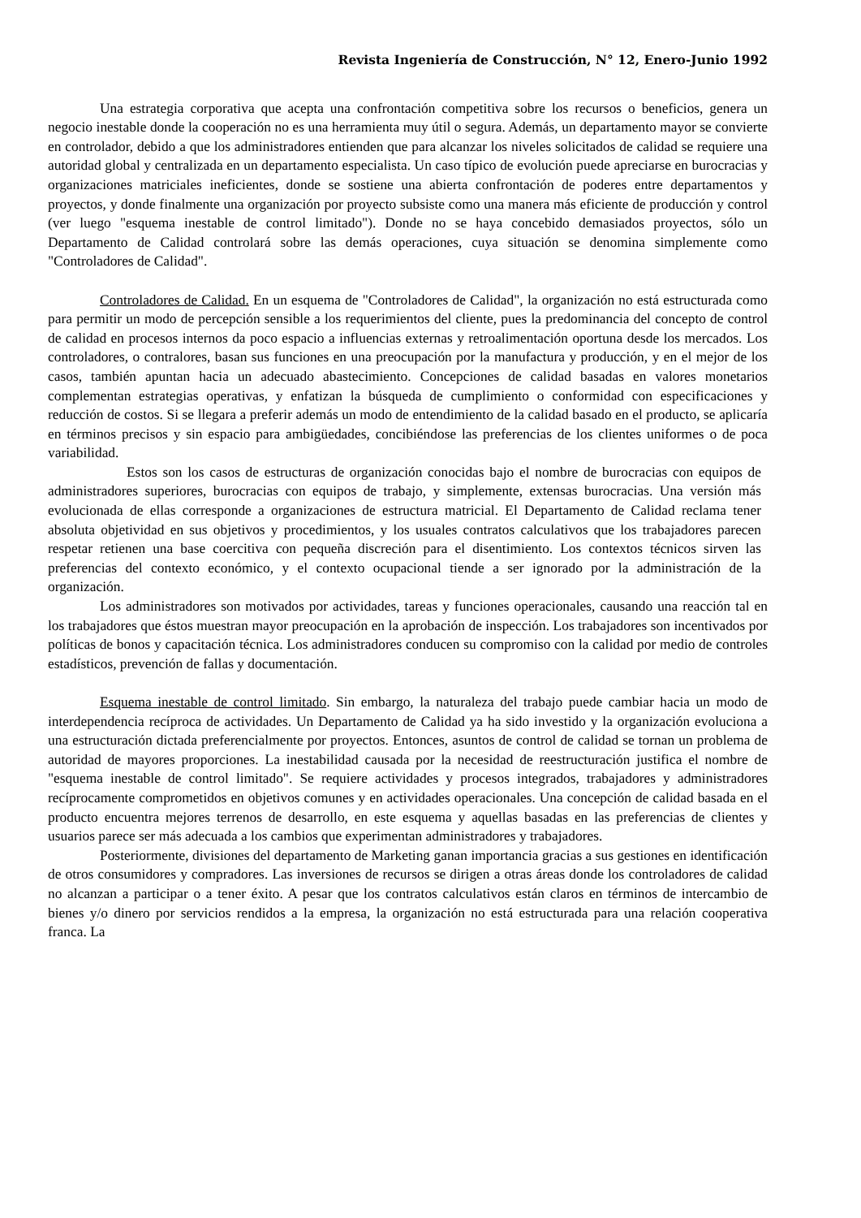Revista Ingeniería de Construcción, N° 12, Enero-Junio 1992
Una estrategia corporativa que acepta una confrontación competitiva sobre los recursos o beneficios, genera un negocio inestable donde la cooperación no es una herramienta muy útil o segura. Además, un departamento mayor se convierte en controlador, debido a que los administradores entienden que para alcanzar los niveles solicitados de calidad se requiere una autoridad global y centralizada en un departamento especialista. Un caso típico de evolución puede apreciarse en burocracias y organizaciones matriciales ineficientes, donde se sostiene una abierta confrontación de poderes entre departamentos y proyectos, y donde finalmente una organización por proyecto subsiste como una manera más eficiente de producción y control (ver luego "esquema inestable de control limitado"). Donde no se haya concebido demasiados proyectos, sólo un Departamento de Calidad controlará sobre las demás operaciones, cuya situación se denomina simplemente como "Controladores de Calidad".
Controladores de Calidad. En un esquema de "Controladores de Calidad", la organización no está estructurada como para permitir un modo de percepción sensible a los requerimientos del cliente, pues la predominancia del concepto de control de calidad en procesos internos da poco espacio a influencias externas y retroalimentación oportuna desde los mercados. Los controladores, o contralores, basan sus funciones en una preocupación por la manufactura y producción, y en el mejor de los casos, también apuntan hacia un adecuado abastecimiento. Concepciones de calidad basadas en valores monetarios complementan estrategias operativas, y enfatizan la búsqueda de cumplimiento o conformidad con especificaciones y reducción de costos. Si se llegara a preferir además un modo de entendimiento de la calidad basado en el producto, se aplicaría en términos precisos y sin espacio para ambigüedades, concibiéndose las preferencias de los clientes uniformes o de poca variabilidad.
Estos son los casos de estructuras de organización conocidas bajo el nombre de burocracias con equipos de administradores superiores, burocracias con equipos de trabajo, y simplemente, extensas burocracias. Una versión más evolucionada de ellas corresponde a organizaciones de estructura matricial. El Departamento de Calidad reclama tener absoluta objetividad en sus objetivos y procedimientos, y los usuales contratos calculativos que los trabajadores parecen respetar retienen una base coercitiva con pequeña discreción para el disentimiento. Los contextos técnicos sirven las preferencias del contexto económico, y el contexto ocupacional tiende a ser ignorado por la administración de la organización.
Los administradores son motivados por actividades, tareas y funciones operacionales, causando una reacción tal en los trabajadores que éstos muestran mayor preocupación en la aprobación de inspección. Los trabajadores son incentivados por políticas de bonos y capacitación técnica. Los administradores conducen su compromiso con la calidad por medio de controles estadísticos, prevención de fallas y documentación.
Esquema inestable de control limitado. Sin embargo, la naturaleza del trabajo puede cambiar hacia un modo de interdependencia recíproca de actividades. Un Departamento de Calidad ya ha sido investido y la organización evoluciona a una estructuración dictada preferencialmente por proyectos. Entonces, asuntos de control de calidad se tornan un problema de autoridad de mayores proporciones. La inestabilidad causada por la necesidad de reestructuración justifica el nombre de "esquema inestable de control limitado". Se requiere actividades y procesos integrados, trabajadores y administradores recíprocamente comprometidos en objetivos comunes y en actividades operacionales. Una concepción de calidad basada en el producto encuentra mejores terrenos de desarrollo, en este esquema y aquellas basadas en las preferencias de clientes y usuarios parece ser más adecuada a los cambios que experimentan administradores y trabajadores.
Posteriormente, divisiones del departamento de Marketing ganan importancia gracias a sus gestiones en identificación de otros consumidores y compradores. Las inversiones de recursos se dirigen a otras áreas donde los controladores de calidad no alcanzan a participar o a tener éxito. A pesar que los contratos calculativos están claros en términos de intercambio de bienes y/o dinero por servicios rendidos a la empresa, la organización no está estructurada para una relación cooperativa franca. La